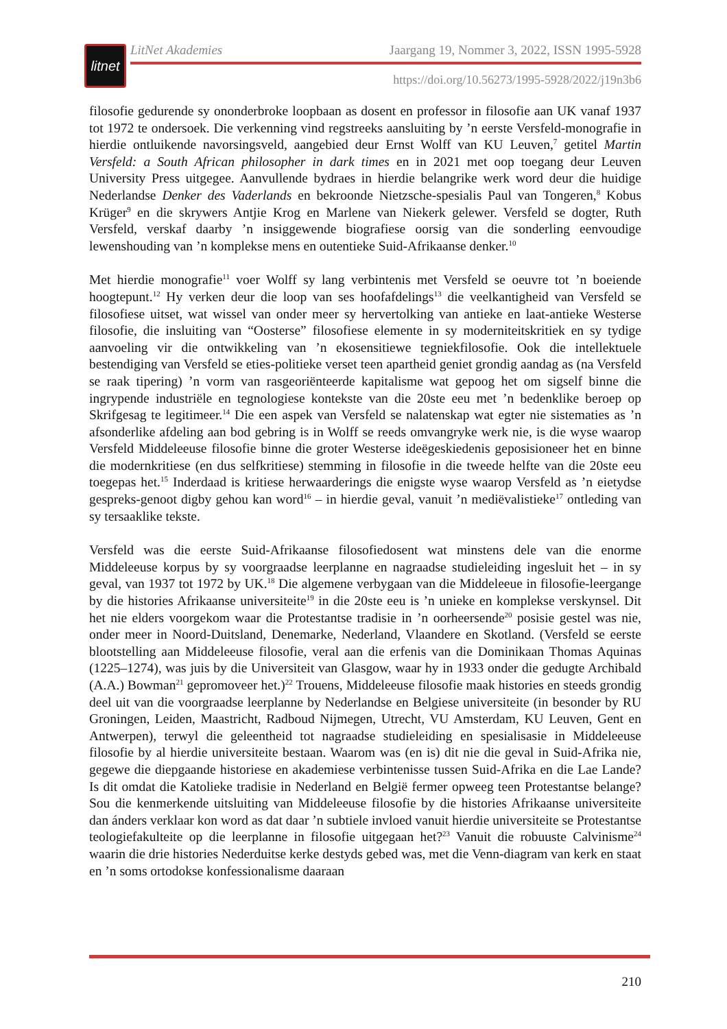litnet
LitNet Akademies Jaargang 19, Nommer 3, 2022, ISSN 1995-5928
https://doi.org/10.56273/1995-5928/2022/j19n3b6
filosofie gedurende sy ononderbroke loopbaan as dosent en professor in filosofie aan UK vanaf 1937 tot 1972 te ondersoek. Die verkenning vind regstreeks aansluiting by ’n eerste Versfeld-monografie in hierdie ontluikende navorsingsveld, aangebied deur Ernst Wolff van KU Leuven,<sup>7</sup> getitel Martin Versfeld: a South African philosopher in dark times en in 2021 met oop toegang deur Leuven University Press uitgegee. Aanvullende bydraes in hierdie belangrike werk word deur die huidige Nederlandse Denker des Vaderlands en bekroonde Nietzsche-spesialis Paul van Tongeren,<sup>8</sup> Kobus Krüger<sup>9</sup> en die skrywers Antjie Krog en Marlene van Niekerk gelewer. Versfeld se dogter, Ruth Versfeld, verskaf daarby ’n insiggewende biografiese oorsig van die sonderling eenvoudige lewenshouding van ’n komplekse mens en outentieke Suid-Afrikaanse denker.<sup>10</sup>
Met hierdie monografie<sup>11</sup> voer Wolff sy lang verbintenis met Versfeld se oeuvre tot ’n boeiende hoogtepunt.<sup>12</sup> Hy verken deur die loop van ses hoofafdelings<sup>13</sup> die veelkantigheid van Versfeld se filosofiese uitset, wat wissel van onder meer sy hervertolking van antieke en laat-antieke Westerse filosofie, die insluiting van “Oosterse” filosofiese elemente in sy moderniteitskritiek en sy tydige aanvoeling vir die ontwikkeling van ’n ekosensitiewe tegniekfilosofie. Ook die intellektuele bestendiging van Versfeld se eties-politieke verset teen apartheid geniet grondig aandag as (na Versfeld se raak tipering) ’n vorm van rasgeoriënteerde kapitalisme wat gepoog het om sigself binne die ingrypende industriële en tegnologiese kontekste van die 20ste eeu met ’n bedenklike beroep op Skrifgesag te legitimeer.<sup>14</sup> Die een aspek van Versfeld se nalatenskap wat egter nie sistematies as ’n afsonderlike afdeling aan bod gebring is in Wolff se reeds omvangryke werk nie, is die wyse waarop Versfeld Middeleeuse filosofie binne die groter Westerse ideëgeskiedenis geposisioneer het en binne die modernkritiese (en dus selfkritiese) stemming in filosofie in die tweede helfte van die 20ste eeu toegepas het.<sup>15</sup> Inderdaad is kritiese herwaarderings die enigste wyse waarop Versfeld as ’n eietydse gespreks-genoot digby gehou kan word<sup>16</sup> – in hierdie geval, vanuit ’n mediëvalistieke<sup>17</sup> ontleding van sy tersaaklike tekste.
Versfeld was die eerste Suid-Afrikaanse filosofiedosent wat minstens dele van die enorme Middeleeuse korpus by sy voorgraadse leerplanne en nagraadse studieleiding ingesluit het – in sy geval, van 1937 tot 1972 by UK.<sup>18</sup> Die algemene verbygaan van die Middeleeue in filosofie-leergange by die histories Afrikaanse universiteite<sup>19</sup> in die 20ste eeu is ’n unieke en komplekse verskynsel. Dit het nie elders voorgekom waar die Protestantse tradisie in ’n oorheersende<sup>20</sup> posisie gestel was nie, onder meer in Noord-Duitsland, Denemarke, Nederland, Vlaandere en Skotland. (Versfeld se eerste blootstelling aan Middeleeuse filosofie, veral aan die erfenis van die Dominikaan Thomas Aquinas (1225–1274), was juis by die Universiteit van Glasgow, waar hy in 1933 onder die gedugte Archibald (A.A.) Bowman<sup>21</sup> gepromoveer het.)<sup>22</sup> Trouens, Middeleeuse filosofie maak histories en steeds grondig deel uit van die voorgraadse leerplanne by Nederlandse en Belgiese universiteite (in besonder by RU Groningen, Leiden, Maastricht, Radboud Nijmegen, Utrecht, VU Amsterdam, KU Leuven, Gent en Antwerpen), terwyl die geleentheid tot nagraadse studieleiding en spesialisasie in Middeleeuse filosofie by al hierdie universiteite bestaan. Waarom was (en is) dit nie die geval in Suid-Afrika nie, gegewe die diepgaande historiese en akademiese verbintenisse tussen Suid-Afrika en die Lae Lande? Is dit omdat die Katolieke tradisie in Nederland en België fermer opweeg teen Protestantse belange? Sou die kenmerkende uitsluiting van Middeleeuse filosofie by die histories Afrikaanse universiteite dan ánders verklaar kon word as dat daar ’n subtiele invloed vanuit hierdie universiteite se Protestantse teologiefakulteite op die leerplanne in filosofie uitgegaan het?<sup>23</sup> Vanuit die robuuste Calvinisme<sup>24</sup> waarin die drie histories Nederduitse kerke destyds gebed was, met die Venn-diagram van kerk en staat en ’n soms ortodokse konfessionalisme daaraan
210